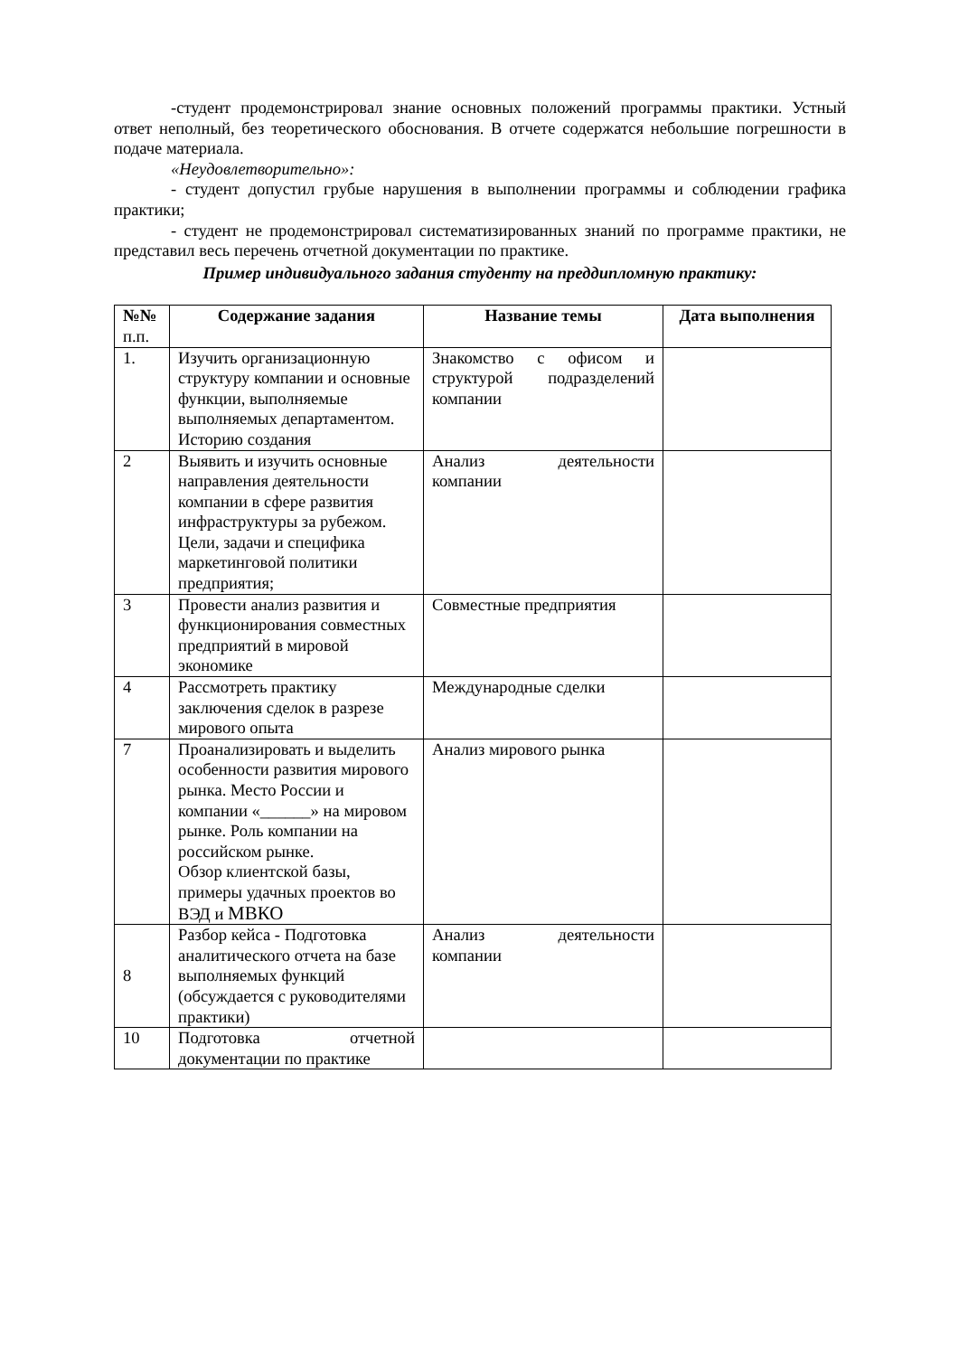-студент продемонстрировал знание основных положений программы практики. Устный ответ неполный, без теоретического обоснования. В отчете содержатся небольшие погрешности в подаче материала.
«Неудовлетворительно»:
- студент допустил грубые нарушения в выполнении программы и соблюдении графика практики;
- студент не продемонстрировал систематизированных знаний по программе практики, не представил весь перечень отчетной документации по практике.
Пример индивидуального задания студенту на преддипломную практику:
| №№ п.п. | Содержание задания | Название темы | Дата выполнения |
| --- | --- | --- | --- |
| 1. | Изучить организационную структуру компании и основные функции, выполняемые выполняемых департаментом. Историю создания | Знакомство с офисом и структурой подразделений компании | |
| 2 | Выявить и изучить основные направления деятельности компании в сфере развития инфраструктуры за рубежом. Цели, задачи и специфика маркетинговой политики предприятия; | Анализ деятельности компании | |
| 3 | Провести анализ развития и функционирования совместных предприятий в мировой экономике | Совместные предприятия | |
| 4 | Рассмотреть практику заключения сделок в разрезе мирового опыта | Международные сделки | |
| 7 | Проанализировать и выделить особенности развития мирового рынка. Место России и компании «______» на мировом рынке. Роль компании на российском рынке. Обзор клиентской базы, примеры удачных проектов во ВЭД и МВКО | Анализ мирового рынка | |
| 8 | Разбор кейса - Подготовка аналитического отчета на базе выполняемых функций (обсуждается с руководителями практики) | Анализ деятельности компании | |
| 10 | Подготовка отчетной документации по практике | | |